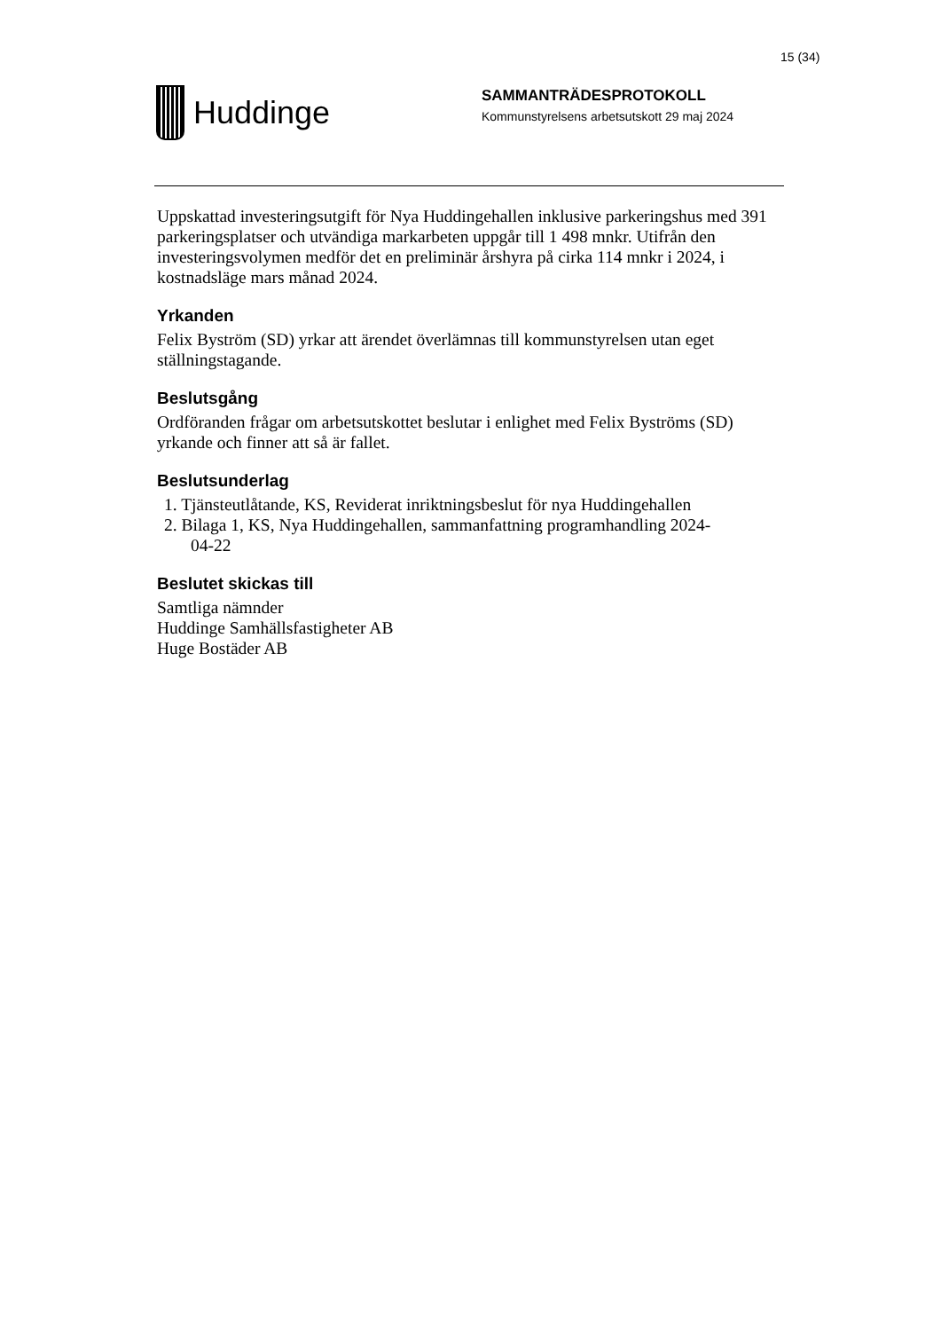15 (34)
Huddinge
SAMMANTRÄDESPROTOKOLL
Kommunstyrelsens arbetsutskott 29 maj 2024
Uppskattad investeringsutgift för Nya Huddingehallen inklusive parkeringshus med 391 parkeringsplatser och utvändiga markarbeten uppgår till 1 498 mnkr. Utifrån den investeringsvolymen medför det en preliminär årshyra på cirka 114 mnkr i 2024, i kostnadsläge mars månad 2024.
Yrkanden
Felix Byström (SD) yrkar att ärendet överlämnas till kommunstyrelsen utan eget ställningstagande.
Beslutsgång
Ordföranden frågar om arbetsutskottet beslutar i enlighet med Felix Byströms (SD) yrkande och finner att så är fallet.
Beslutsunderlag
1. Tjänsteutlåtande, KS, Reviderat inriktningsbeslut för nya Huddingehallen
2. Bilaga 1, KS, Nya Huddingehallen, sammanfattning programhandling 2024-
04-22
Beslutet skickas till
Samtliga nämnder
Huddinge Samhällsfastigheter AB
Huge Bostäder AB